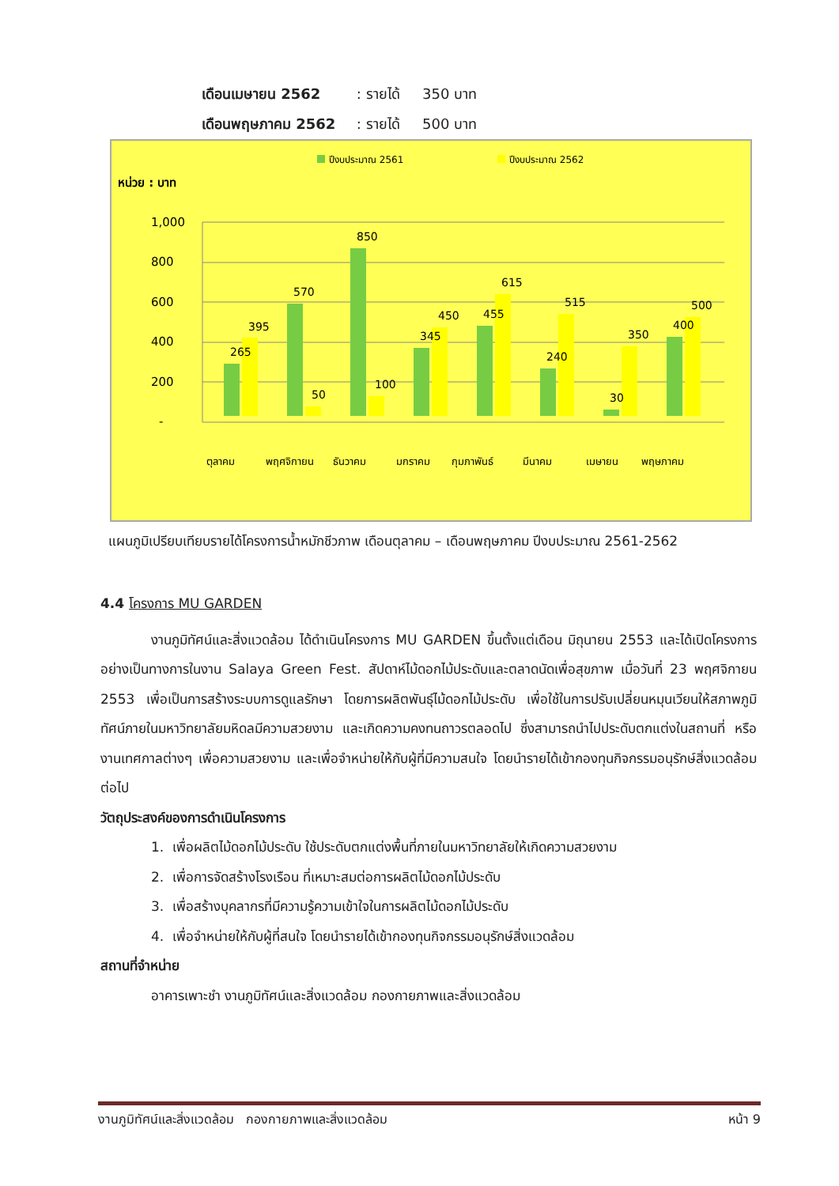เดือนเมษายน 2562 : รายได้ 350 บาท
เดือนพฤษภาคม 2562 : รายได้ 500 บาท
ปีงบประมาณ 2561
ปีงบประมาณ 2562
หน่วย : บาท
1,000
800
600
400
200
-
265
395
570
50
850
100
345
450
455
615
240
515
30
350
400
500
ตุลาคม
พฤศจิกายน
ธันวาคม
มกราคม
กุมภาพันธ์
มีนาคม
เมษายน
พฤษภาคม
แผนภูมิเปรียบเทียบรายได้โครงการน้ำหมักชีวภาพ เดือนตุลาคม – เดือนพฤษภาคม ปีงบประมาณ 2561-2562
4.4 โครงการ MU GARDEN
งานภูมิทัศน์และสิ่งแวดล้อม ได้ดำเนินโครงการ MU GARDEN ขึ้นตั้งแต่เดือน มิถุนายน 2553 และได้เปิดโครงการอย่างเป็นทางการในงาน Salaya Green Fest. สัปดาห์ไม้ดอกไม้ประดับและตลาดนัดเพื่อสุขภาพ เมื่อวันที่ 23 พฤศจิกายน 2553 เพื่อเป็นการสร้างระบบการดูแลรักษา โดยการผลิตพันธุ์ไม้ดอกไม้ประดับ เพื่อใช้ในการปรับเปลี่ยนหมุนเวียนให้สภาพภูมิทัศน์ภายในมหาวิทยาลัยมหิดลมีความสวยงาม และเกิดความคงทนถาวรตลอดไป ซึ่งสามารถนำไปประดับตกแต่งในสถานที่ หรืองานเทศกาลต่างๆ เพื่อความสวยงาม และเพื่อจำหน่ายให้กับผู้ที่มีความสนใจ โดยนำรายได้เข้ากองทุนกิจกรรมอนุรักษ์สิ่งแวดล้อมต่อไป
วัตถุประสงค์ของการดำเนินโครงการ
1. เพื่อผลิตไม้ดอกไม้ประดับ ใช้ประดับตกแต่งพื้นที่ภายในมหาวิทยาลัยให้เกิดความสวยงาม
2. เพื่อการจัดสร้างโรงเรือน ที่เหมาะสมต่อการผลิตไม้ดอกไม้ประดับ
3. เพื่อสร้างบุคลากรที่มีความรู้ความเข้าใจในการผลิตไม้ดอกไม้ประดับ
4. เพื่อจำหน่ายให้กับผู้ที่สนใจ โดยนำรายได้เข้ากองทุนกิจกรรมอนุรักษ์สิ่งแวดล้อม
สถานที่จำหน่าย
อาคารเพาะชำ งานภูมิทัศน์และสิ่งแวดล้อม กองกายภาพและสิ่งแวดล้อม
งานภูมิทัศน์และสิ่งแวดล้อม กองกายภาพและสิ่งแวดล้อม หน้า 9